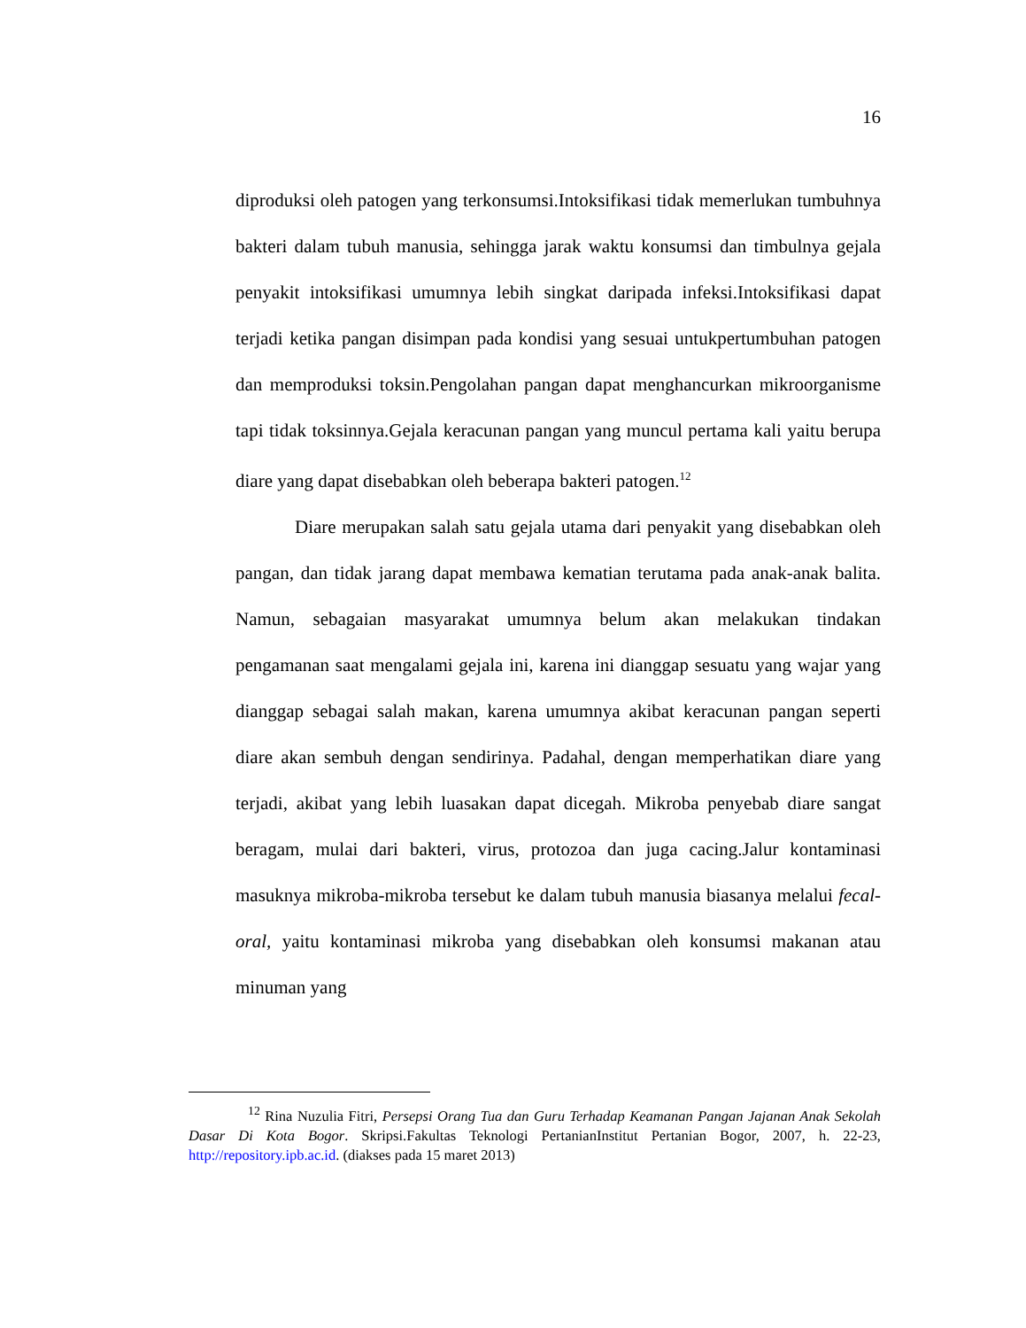16
diproduksi oleh patogen yang terkonsumsi.Intoksifikasi tidak memerlukan tumbuhnya bakteri dalam tubuh manusia, sehingga jarak waktu konsumsi dan timbulnya gejala penyakit intoksifikasi umumnya lebih singkat daripada infeksi.Intoksifikasi dapat terjadi ketika pangan disimpan pada kondisi yang sesuai untukpertumbuhan patogen dan memproduksi toksin.Pengolahan pangan dapat menghancurkan mikroorganisme tapi tidak toksinnya.Gejala keracunan pangan yang muncul pertama kali yaitu berupa diare yang dapat disebabkan oleh beberapa bakteri patogen.<sup>12</sup>
Diare merupakan salah satu gejala utama dari penyakit yang disebabkan oleh pangan, dan tidak jarang dapat membawa kematian terutama pada anak-anak balita. Namun, sebagaian masyarakat umumnya belum akan melakukan tindakan pengamanan saat mengalami gejala ini, karena ini dianggap sesuatu yang wajar yang dianggap sebagai salah makan, karena umumnya akibat keracunan pangan seperti diare akan sembuh dengan sendirinya. Padahal, dengan memperhatikan diare yang terjadi, akibat yang lebih luasakan dapat dicegah. Mikroba penyebab diare sangat beragam, mulai dari bakteri, virus, protozoa dan juga cacing.Jalur kontaminasi masuknya mikroba-mikroba tersebut ke dalam tubuh manusia biasanya melalui fecal-oral, yaitu kontaminasi mikroba yang disebabkan oleh konsumsi makanan atau minuman yang
<sup>12</sup> Rina Nuzulia Fitri, Persepsi Orang Tua dan Guru Terhadap Keamanan Pangan Jajanan Anak Sekolah Dasar Di Kota Bogor. Skripsi.Fakultas Teknologi PertanianInstitut Pertanian Bogor, 2007, h. 22-23, http://repository.ipb.ac.id. (diakses pada 15 maret 2013)